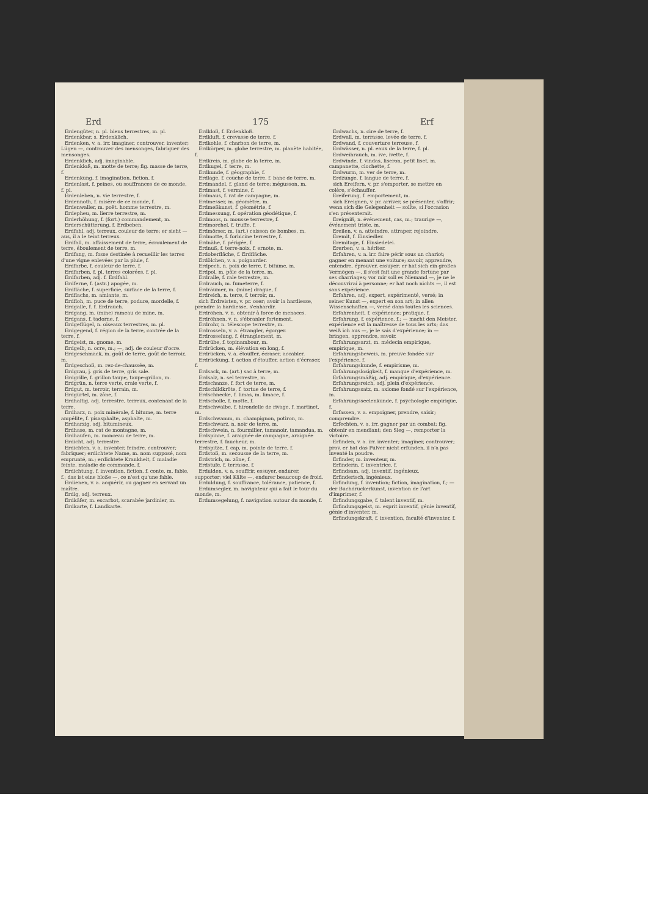Erd 175 Erf
Erdengüter, n. pl. biens terrestres, m. pl.
Erdenkbar, s. Erdenklich.
Erdenken, v. a. irr. imaginer, controuver, inventer; Lügen —, controuver des mensonges, fabriquer des mensonges.
Erdenklich, adj. imaginable.
Erdenkloß, m. motte de terre; fig. masse de terre, f.
Erdenkung, f. imagination, fiction, f.
Erdenlast, f. peines, ou souffrances de ce monde, f. pl.
Erdenleben, n. vie terrestre, f.
Erdennoth, f. misère de ce monde, f.
Erdenwaller, m. poët. homme terrestre, m.
Erdepheu, m. lierre terrestre, m.
Erderhöhung, f. (fort.) commandement, m.
Erderschütterung, f. Erdbeben.
Erdfahl, adj. terreux, couleur de terre; er sieht — aus, il a le teint terreux.
Erdfall, m. affaissement de terre, écroulement de terre, éboulement de terre, m.
Erdfang, m. fosse destinée à recueillir les terres d'une vigne enlevées par la pluie, f.
Erdfarbe, f. couleur de terre, f.
Erdfarben, f. pl. terres colorées, f. pl.
Erdfarben, adj. f. Erdfahl.
Erdferne, f. (astr.) apogée, m.
Erdfläche, f. superficie, surface de la terre, f.
Erdflachs, m. amiante, m.
Erdfloh, m. puce de terre, podure, mordelle, f.
Erdgalle, f. f. Erdrauch.
Erdgang, m. (mine) rameau de mine, m.
Erdgans, f. tadorne, f.
Erdgeflügel, n. oiseaux terrestres, m. pl.
Erdgegend, f. région de la terre, contrée de la terre, f.
Erdgeist, m. gnome, m.
Erdgelb, n. ocre, m.; —, adj. de couleur d'ocre.
Erdgeschmack, m. goût de terre, goût de terroir, m.
Erdgeschoß, m. rez-de-chaussée, m.
Erdgrau, j. gris de terre, gris sale.
Erdgrille, f. grillon taupe, taupe-grillon, m.
Erdgrün, n. terre verte, craie verte, f.
Erdgut, m. terroir, terrain, m.
Erdgürtel, m. zône, f.
Erdhaltig, adj. terrestre, terreux, contenant de la terre.
Erdharz, n. poix minérale, f. bitume, m. terre ampélite, f. pisasphalte, asphalte, m.
Erdharzig, adj. bitumineux.
Erdhase, m. rat de montagne, m.
Erdhaufen, m. monceau de terre, m.
Erdicht, adj. terrestre.
Erdichten, v. a. inventer, feindre, controuver; fabriquer; erdichtete Name, m. nom supposé, nom emprunté, m.; erdichtete Krankheit, f. maladie feinte, maladie de commande, f.
Erdichtung, f. invention, fiction, f. conte, m. fable, f.; das ist eine bloße —, ce n'est qu'une fable.
Erdienen, v. a. acquérir, ou gagner en servant un maître.
Erdig, adj. terreux.
Erdkäfer, m. escarbot, scarabée jardinier, m.
Erdkarte, f. Landkarte.
Erdkloß, f. Erdenkloß.
Erdkluft, f. crevasse de terre, f.
Erdkohle, f. charbon de terre, m.
Erdkörper, m. globe terrestre, m. planète habitée, f.
Erdkreis, m. globe de la terre, m.
Erdkugel, f. terre, m.
Erdkunde, f. géographie, f.
Erdlage, f. couche de terre, f. banc de terre, m.
Erdmandel, f. gland de terre; mégusson, m.
Erdmast, f. vermine, f.
Erdmaus, f. rat de campagne, m.
Erdmesser, m. géomètre, m.
Erdmeßkunst, f. géométrie, f.
Erdmessung, f. opération géodétique, f.
Erdmoos, n. mousse terrestre, f.
Erdmorchel, f. truffe, f.
Erdmörser, m. (art.) caisson de bombes, m.
Erdmotte, f. forbicine terrestre, f.
Erdnähe, f. périgée, f.
Erdnuß, f. terre-noix, f. ernote, m.
Erdoberfläche, f. Erdfläche.
Erdölchen, v. a. poignarder.
Erdpech, n. poix de terre, f. bitume, m.
Erdpol, m. pôle de la terre, m.
Erdralle, f. rale terrestre, m.
Erdrauch, m. fumeterre, f.
Erdräumer, m. (mine) drague, f.
Erdreich, n. terre, f. terroir, m.
sich Erdreisten, v. pr. oser; avoir la hardiesse, prendre la hardiesse, s'enhardir.
Erdröhen, v. n. obtenir à force de menaces.
Erdröhnen, v. n. s'ébranler fortement.
Erdrohr, n. télescope terrestre, m.
Erdrosseln, v. a. étrangler, égorger.
Erdrosselung, f. étranglement, m.
Erdrübe, f. topinambour, m.
Erdrücken, m. élévation en long, f.
Erdrücken, v. a. étouffer, écraser, accabler.
Erdrückung, f. action d'étouffer, action d'écraser, f.
Erdsack, m. (art.) sac à terre, m.
Erdsalz, n. sel terrestre, m.
Erdschanze, f. fort de terre, m.
Erdschildkröte, f. tortue de terre, f.
Erdschnecke, f. limas, m. limace, f.
Erdscholle, f. motte, f.
Erdschwalbe, f. hirondelle de rivage, f. martinet, m.
Erdschwamm, m. champignon, potiron, m.
Erdschwarz, n. noir de terre, m.
Erdschwein, n. fourmilier, tamanoir, tamandua, m.
Erdspinne, f. araignée de campagne, araignée terrestre, f. faucheur, m.
Erdspitze, f. cap, m. pointe de terre, f.
Erdstoß, m. secousse de la terre, m.
Erdstrich, m. zône, f.
Erdstufe, f. terrasse, f.
Erdulden, v. a. souffrir, essuyer, endurer, supporter; viel Kälte —, endurer beaucoup de froid.
Erduldung, f. souffrance, tolérance, patience, f.
Erdumsegler, m. navigateur qui a fait le tour du monde, m.
Erdumsegelung, f. navigation autour du monde, f.
Erdwachs, n. cire de terre, f.
Erdwall, m. terrasse, levée de terre, f.
Erdwand, f. couverture terreuse, f.
Erdwässer, n. pl. eaux de la terre, f. pl.
Erdweihrauch, m. ive, ivette, f.
Erdwinde, f. vindas, liseron, petit liset, m. campanette, clochette, f.
Erdwurm, m. ver de terre, m.
Erdzunge, f. langue de terre, f.
sich Ereifern, v. pr. s'emporter, se mettre en colère, s'échauffer.
Ereiferung, f. emportement, m.
sich Ereignen, v. pr. arriver, se présenter, s'offrir; wenn sich die Gelegenheit — sollte, si l'occasion s'en présenterait.
Ereigniß, n. événement, cas, m.; traurige —, événement triste, m.
Ereilen, v. a. atteindre, attraper, rejoindre.
Eremit, f. Einsiedler.
Eremitage, f. Einsiedelei.
Ererben, v. a. hériter.
Erfahren, v. a. irr. faire périr sous un chariot; gagner en menant une voiture; savoir, apprendre, entendre, éprouver, essuyer; er hat sich ein großes Vermögen —, il s'est fait une grande fortune par ses charriages; vor mir soll es Niemand —, je ne le découvrirai à personne; er hat noch nichts —, il est sans expérience.
Erfahren, adj. expert, expérimenté, versé; in seiner Kunst —, expert en son art; in allen Wissenschaften —, versé dans toutes les sciences.
Erfahrenheit, f. expérience; pratique, f.
Erfahrung, f. expérience, f.; — macht den Meister, expérience est la maîtresse de tous les arts; das weiß ich aus —, je le sais d'expérience; in — bringen, apprendre, savoir.
Erfahrungsarzt, m. médecin empirique, empirique, m.
Erfahrungsbeweis, m. preuve fondée sur l'expérience, f.
Erfahrungskunde, f. empirisme, m.
Erfahrungslosigkeit, f. manque d'expérience, m.
Erfahrungsmäßig, adj. empirique, d'expérience.
Erfahrungsreich, adj. plein d'expérience.
Erfahrungssatz, m. axiome fondé sur l'expérience, m.
Erfahrungsseelenkunde, f. psychologie empirique, f.
Erfassen, v. a. empoigner, prendre, saisir; comprendre.
Erfechten, v. a. irr. gagner par un combat; fig. obtenir en mendiant; den Sieg —, remporter la victoire.
Erfinden, v. a. irr. inventer; imaginer, controuver; prov. er hat das Pulver nicht erfunden, il n'a pas inventé la poudre.
Erfinder, m. inventeur, m.
Erfinderin, f. inventrice, f.
Erfindsam, adj. inventif, ingénieux.
Erfinderisch, ingénieux.
Erfindung, f. invention; fiction, imagination, f.; — der Buchdruckerkunst, invention de l'art d'imprimer, f.
Erfindungsgabe, f. talent inventif, m.
Erfindungsgeist, m. esprit inventif, génie inventif, génie d'inventer, m.
Erfindungskraft, f. invention, faculté d'inventer, f.